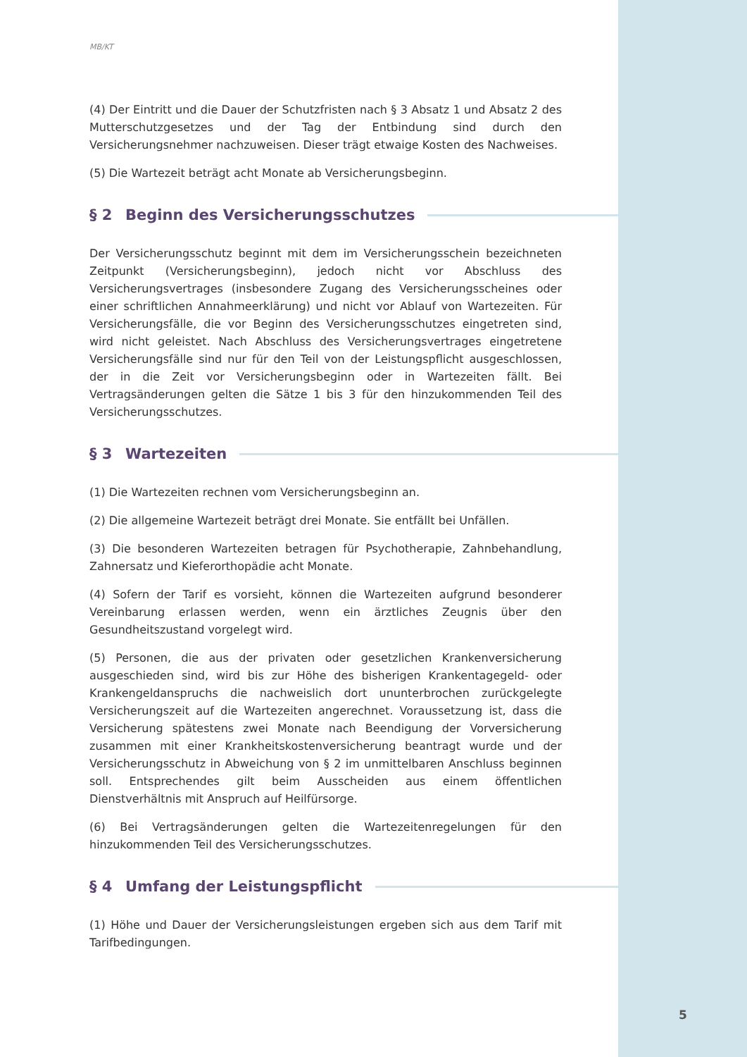MB/KT
(4) Der Eintritt und die Dauer der Schutzfristen nach § 3 Absatz 1 und Absatz 2 des Mutterschutzgesetzes und der Tag der Entbindung sind durch den Versicherungsnehmer nachzuweisen. Dieser trägt etwaige Kosten des Nachweises.
(5) Die Wartezeit beträgt acht Monate ab Versicherungsbeginn.
§ 2 Beginn des Versicherungsschutzes
Der Versicherungsschutz beginnt mit dem im Versicherungsschein bezeichneten Zeitpunkt (Versicherungsbeginn), jedoch nicht vor Abschluss des Versicherungsvertrages (insbesondere Zugang des Versicherungsscheines oder einer schriftlichen Annahmeerklärung) und nicht vor Ablauf von Wartezeiten. Für Versicherungsfälle, die vor Beginn des Versicherungsschutzes eingetreten sind, wird nicht geleistet. Nach Abschluss des Versicherungsvertrages eingetretene Versicherungsfälle sind nur für den Teil von der Leistungspflicht ausgeschlossen, der in die Zeit vor Versicherungsbeginn oder in Wartezeiten fällt. Bei Vertragsänderungen gelten die Sätze 1 bis 3 für den hinzukommenden Teil des Versicherungsschutzes.
§ 3 Wartezeiten
(1) Die Wartezeiten rechnen vom Versicherungsbeginn an.
(2) Die allgemeine Wartezeit beträgt drei Monate. Sie entfällt bei Unfällen.
(3) Die besonderen Wartezeiten betragen für Psychotherapie, Zahnbehandlung, Zahnersatz und Kieferorthopädie acht Monate.
(4) Sofern der Tarif es vorsieht, können die Wartezeiten aufgrund besonderer Vereinbarung erlassen werden, wenn ein ärztliches Zeugnis über den Gesundheitszustand vorgelegt wird.
(5) Personen, die aus der privaten oder gesetzlichen Krankenversicherung ausgeschieden sind, wird bis zur Höhe des bisherigen Krankentagegeld- oder Krankengeldanspruchs die nachweislich dort ununterbrochen zurückgelegte Versicherungszeit auf die Wartezeiten angerechnet. Voraussetzung ist, dass die Versicherung spätestens zwei Monate nach Beendigung der Vorversicherung zusammen mit einer Krankheitskostenversicherung beantragt wurde und der Versicherungsschutz in Abweichung von § 2 im unmittelbaren Anschluss beginnen soll. Entsprechendes gilt beim Ausscheiden aus einem öffentlichen Dienstverhältnis mit Anspruch auf Heilfürsorge.
(6) Bei Vertragsänderungen gelten die Wartezeitenregelungen für den hinzukommenden Teil des Versicherungsschutzes.
§ 4 Umfang der Leistungspflicht
(1) Höhe und Dauer der Versicherungsleistungen ergeben sich aus dem Tarif mit Tarifbedingungen.
5